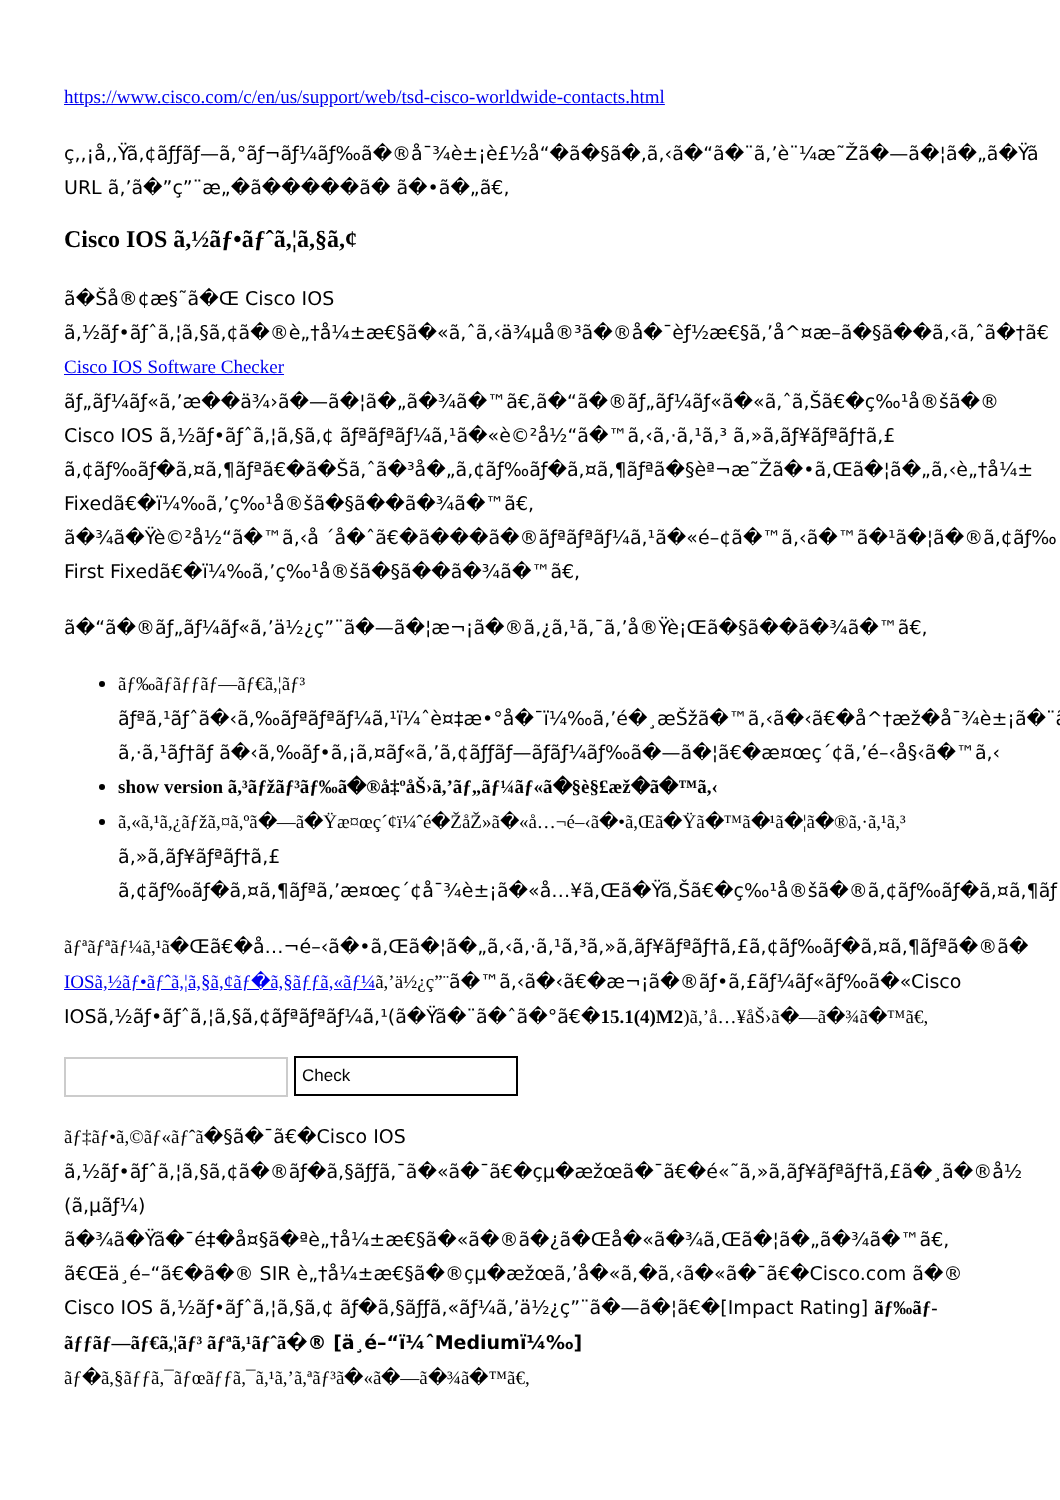https://www.cisco.com/c/en/us/support/web/tsd-cisco-worldwide-contacts.html
ç,,¡å,,Ÿã,¢ãƒƒãƒ—ã,°ãƒ¬ãƒ¼ãƒ‰ã�®å¯¾è±¡è£½å“�ã�§ã�,ã,‹ã�“ã�¨ã,’è¨¼æ˜Žã�—ã�¦ã�„ã�Ÿã
URL ã,’ã�”ç”¨æ„�ã�����ã� ã�•ã�„ã€,
Cisco IOS ã,½ãƒ•ãƒˆã,¦ã,§ã,¢
ã�Šå®¢æ§˜ã�Œ Cisco IOS
ã,½ãƒ•ãƒˆã,¦ã,§ã,¢ã�®è„†å¼±æ€§ã�«ã,ˆã,‹ä¾µå®³ã�®å�¯èƒ½æ€§ã,’å^¤æ–­ã�§ã��ã,‹ã,ˆã�†ã€
Cisco IOS Software Checker
ãƒ„ãƒ¼ãƒ«ã,’æ��ä¾›ã�—ã�¦ã�„ã�¾ã�™ã€,ã�“ã�®ãƒ„ãƒ¼ãƒ«ã�«ã,ˆã,Šã€�ç‰¹å®šã�®
Cisco IOS ã,½ãƒ•ãƒˆã,¦ã,§ã,¢ ãƒªãƒªãƒ¼ã,¹ã�«è©²å½“ã�™ã,‹ã,·ã,¹ã,³ ã,»ã,ãƒ¥ãƒªãƒ†ã,£
ã,¢ãƒ‰ãƒ�ã,¤ã,¶ãƒªã€�ã�Šã,ˆã�³å�„ã,¢ãƒ‰ãƒ�ã,¤ã,¶ãƒªã�§èª¬æ˜Žã�•ã,Œã�¦ã�„ã,‹è„†å¼±
Fixedã€�ï¼‰ã,’ç‰¹å®šã�§ã��ã�¾ã�™ã€,
ã�¾ã�Ÿè©²å½“ã�™ã,‹å ´å�ˆã€�ã���ã�®ãƒªãƒªãƒ¼ã,¹ã�«é–¢ã�™ã,‹ã�™ã�¹ã�¦ã�®ã,¢ãƒ‰
First Fixedã€�ï¼‰ã,’ç‰¹å®šã�§ã��ã�¾ã�™ã€,
ã�“ã�®ãƒ„ãƒ¼ãƒ«ã,’ä½¿ç”¨ã�—ã�¦æ¬¡ã�®ã,¿ã,¹ã,¯ã,’å®Ÿè¡Œã�§ã��ã�¾ã�™ã€,
ãƒ‰ãƒãƒƒãƒ—ãƒ€ã,¦ãƒ³
ãƒªã,¹ãƒˆã�‹ã,‰ãƒªãƒªãƒ¼ã,¹ï¼ˆè¤‡æ•°å�¯ï¼‰ã,’é�¸æŠžã�™ã,‹ã�‹ã€�å^†æž�å¯¾è±¡ã�¨ã
ã,·ã,¹ãƒ†ãƒ ã�‹ã,‰ãƒ•ã,¡ã,¤ãƒ«ã,’ã,¢ãƒƒãƒ—ãƒãƒ¼ãƒ‰ã�—ã�¦ã€�æ¤œç´¢ã,’é–‹å§‹ã�™ã,‹
show version ã,³ãƒžãƒ³ãƒ‰ã�®å‡ºåŠ›ã,’ãƒ„ãƒ¼ãƒ«ã�§è§£æž�ã�™ã,‹
ã,«ã,¹ã,¿ãƒžã,¤ã,ºã�—ã�Ÿæ¤œç´¢ï¼ˆé�ŽåŽ»ã�«å…¬é–‹ã�•ã,Œã�Ÿã�™ã�¹ã�¦ã�®ã,·ã,¹ã,³
ã,»ã,ãƒ¥ãƒªãƒ†ã,£
ã,¢ãƒ‰ãƒ�ã,¤ã,¶ãƒªã,’æ¤œç´¢å¯¾è±¡ã�«å…¥ã,Œã�Ÿã,Šã€�ç‰¹å®šã�®ã,¢ãƒ‰ãƒ�ã,¤ã,¶ãƒ
ãƒªãƒªãƒ¼ã,¹ã�Œã€�å…¬é–‹ã�•ã,Œã�¦ã�„ã,‹ã,·ã,¹ã,³ã,»ã,ãƒ¥ãƒªãƒ†ã,£ã,¢ãƒ‰ãƒ�ã,¤ã,¶ãƒªã�®ã�
IOSã,½ãƒ•ãƒˆã,¦ã,§ã,¢ãƒ�ã,§ãƒƒã,«ãƒ¼ ã,’ä½¿ç”¨ã�™ã,‹ã�‹ã€�æ¬¡ã�®ãƒ•ã,£ãƒ¼ãƒ«ãƒ‰ã�«Cisco
IOSã,½ãƒ•ãƒˆã,¦ã,§ã,¢ãƒªãƒªãƒ¼ã,¹(ã�Ÿã�¨ã�ˆã�°ã€�15.1(4)M2)ã,’å…¥åŠ›ã�—ã�¾ã�™ã€,
Check
ãƒ‡ãƒ•ã,©ãƒ«ãƒˆã�§ã�¯ã€�Cisco IOS
ã,½ãƒ•ãƒˆã,¦ã,§ã,¢ã�®ãƒ�ã,§ãƒƒã,¯ã�«ã�¯ã€�çµ�æžœã�¯ã€�é«˜ã,»ã,ãƒ¥ãƒªãƒ†ã,£ã�¸ã�®å½
(ã,µãƒ¼)
ã�¾ã�Ÿã�¯é‡�å¤§ã�ªè„†å¼±æ€§ã�«ã�®ã�¿ã�Œå�«ã�¾ã,Œã�¦ã�„ã�¾ã�™ã€,
ã€Œä¸­é–“ã€�ã�® SIR è„†å¼±æ€§ã�®çµ�æžœã,’å�«ã,�ã,‹ã�«ã�¯ã€�Cisco.com ã�®
Cisco IOS ã,½ãƒ•ãƒˆã,¦ã,§ã,¢ ãƒ�ã,§ãƒƒã,«ãƒ¼ã,’ä½¿ç”¨ã�—ã�¦ã€�[Impact Rating] ãƒ‰ãƒ-
ãƒƒãƒ—ãƒ€ã,¦ãƒ³ ãƒªã,¹ãƒˆã�® [ä¸é–“ï¼ˆMediumï¼‰]
ãƒ�ã,§ãƒƒã,¯ãƒœãƒƒã,¯ã,¹ã,’ã,ªãƒ³ã�«ã�—ã�¾ã�™ã€,